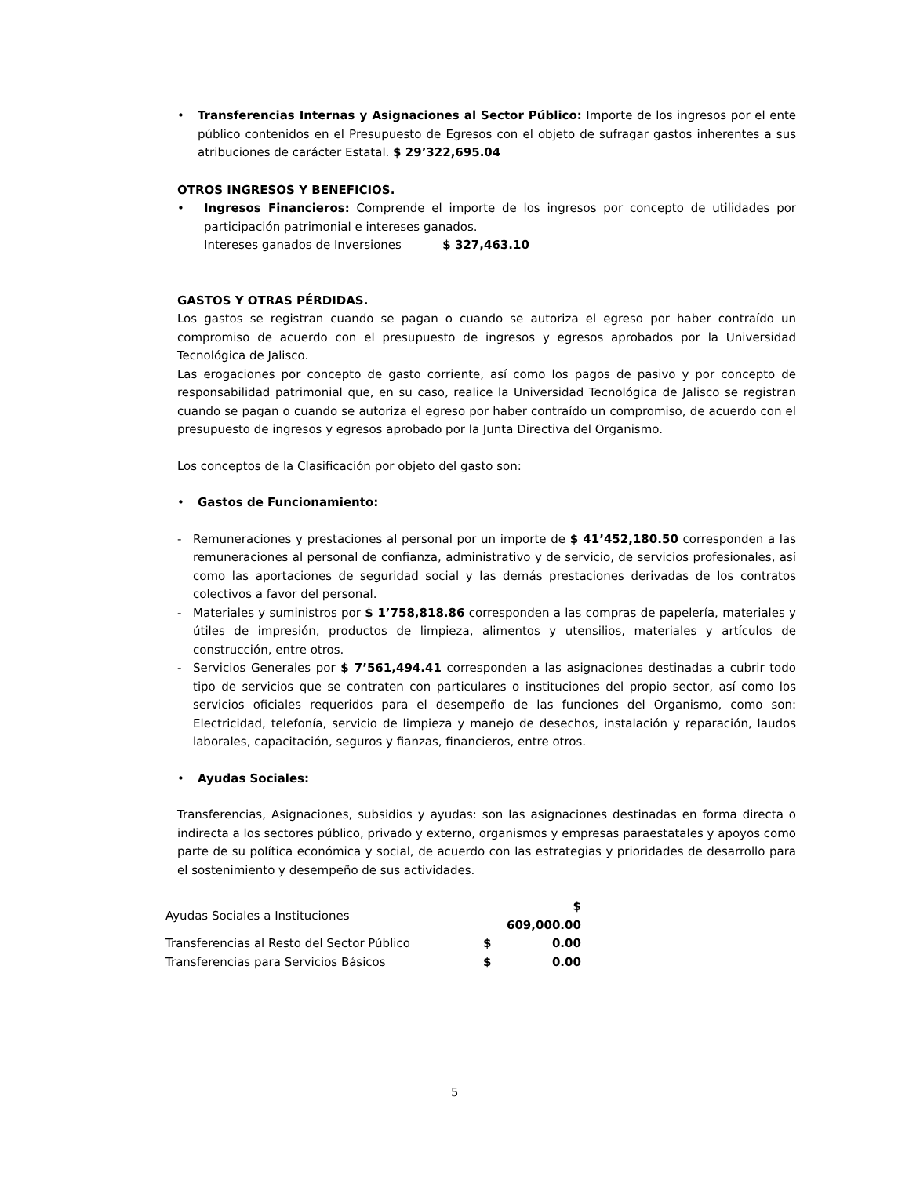• Transferencias Internas y Asignaciones al Sector Público: Importe de los ingresos por el ente público contenidos en el Presupuesto de Egresos con el objeto de sufragar gastos inherentes a sus atribuciones de carácter Estatal. $ 29’322,695.04
OTROS INGRESOS Y BENEFICIOS.
• Ingresos Financieros: Comprende el importe de los ingresos por concepto de utilidades por participación patrimonial e intereses ganados.
Intereses ganados de Inversiones $ 327,463.10
GASTOS Y OTRAS PÉRDIDAS.
Los gastos se registran cuando se pagan o cuando se autoriza el egreso por haber contraído un compromiso de acuerdo con el presupuesto de ingresos y egresos aprobados por la Universidad Tecnológica de Jalisco.
Las erogaciones por concepto de gasto corriente, así como los pagos de pasivo y por concepto de responsabilidad patrimonial que, en su caso, realice la Universidad Tecnológica de Jalisco se registran cuando se pagan o cuando se autoriza el egreso por haber contraído un compromiso, de acuerdo con el presupuesto de ingresos y egresos aprobado por la Junta Directiva del Organismo.
Los conceptos de la Clasificación por objeto del gasto son:
• Gastos de Funcionamiento:
- Remuneraciones y prestaciones al personal por un importe de $ 41’452,180.50 corresponden a las remuneraciones al personal de confianza, administrativo y de servicio, de servicios profesionales, así como las aportaciones de seguridad social y las demás prestaciones derivadas de los contratos colectivos a favor del personal.
- Materiales y suministros por $ 1’758,818.86 corresponden a las compras de papelería, materiales y útiles de impresión, productos de limpieza, alimentos y utensilios, materiales y artículos de construcción, entre otros.
- Servicios Generales por $ 7’561,494.41 corresponden a las asignaciones destinadas a cubrir todo tipo de servicios que se contraten con particulares o instituciones del propio sector, así como los servicios oficiales requeridos para el desempeño de las funciones del Organismo, como son: Electricidad, telefonía, servicio de limpieza y manejo de desechos, instalación y reparación, laudos laborales, capacitación, seguros y fianzas, financieros, entre otros.
• Ayudas Sociales:
Transferencias, Asignaciones, subsidios y ayudas: son las asignaciones destinadas en forma directa o indirecta a los sectores público, privado y externo, organismos y empresas paraestatales y apoyos como parte de su política económica y social, de acuerdo con las estrategias y prioridades de desarrollo para el sostenimiento y desempeño de sus actividades.
| Ayudas Sociales a Instituciones | | $ 609,000.00 |
| Transferencias al Resto del Sector Público | $ | 0.00 |
| Transferencias para Servicios Básicos | $ | 0.00 |
5